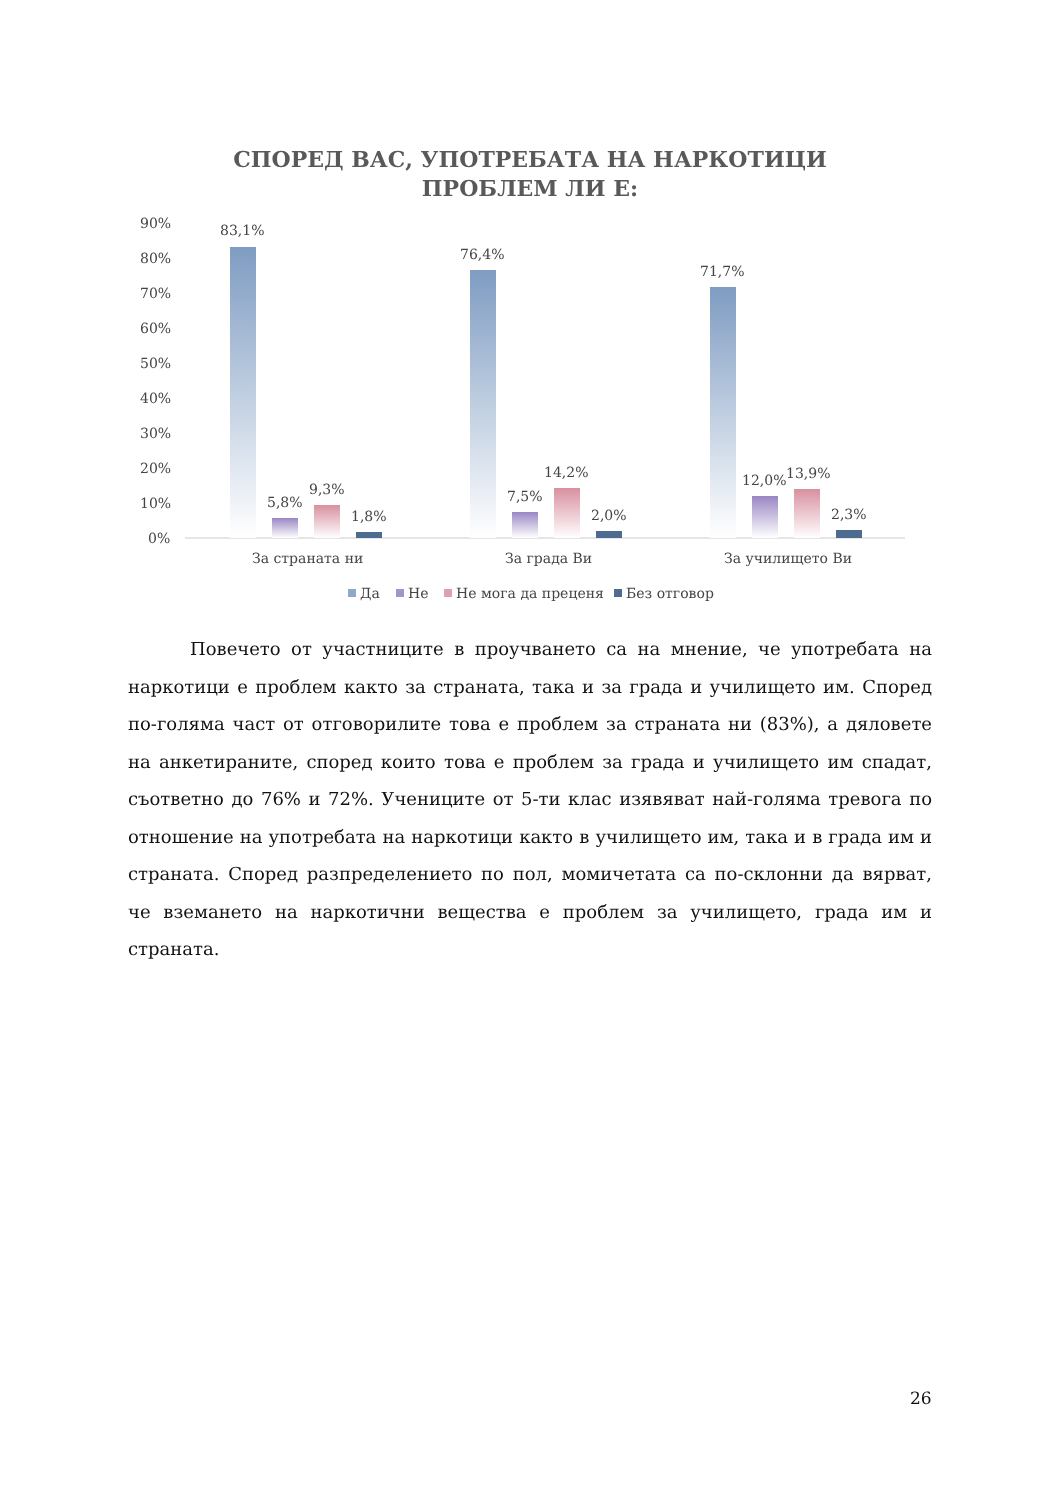СПОРЕД ВАС, УПОТРЕБАТА НА НАРКОТИЦИ
ПРОБЛЕМ ЛИ Е:
90%
80%
70%
60%
50%
40%
30%
20%
10%
0%
83,1%
5,8%
9,3%
1,8%
76,4%
7,5%
14,2%
2,0%
71,7%
12,0%
13,9%
2,3%
За страната ни
За града Ви
За училището Ви
Да
Не
Не мога да преценя
Без отговор
Повечето от участниците в проучването са на мнение, че употребата на наркотици е проблем както за страната, така и за града и училището им. Според по-голяма част от отговорилите това е проблем за страната ни (83%), а дяловете на анкетираните, според които това е проблем за града и училището им спадат, съответно до 76% и 72%. Учениците от 5-ти клас изявяват най-голяма тревога по отношение на употребата на наркотици както в училището им, така и в града им и страната. Според разпределението по пол, момичетата са по-склонни да вярват, че вземането на наркотични вещества е проблем за училището, града им и страната.
26